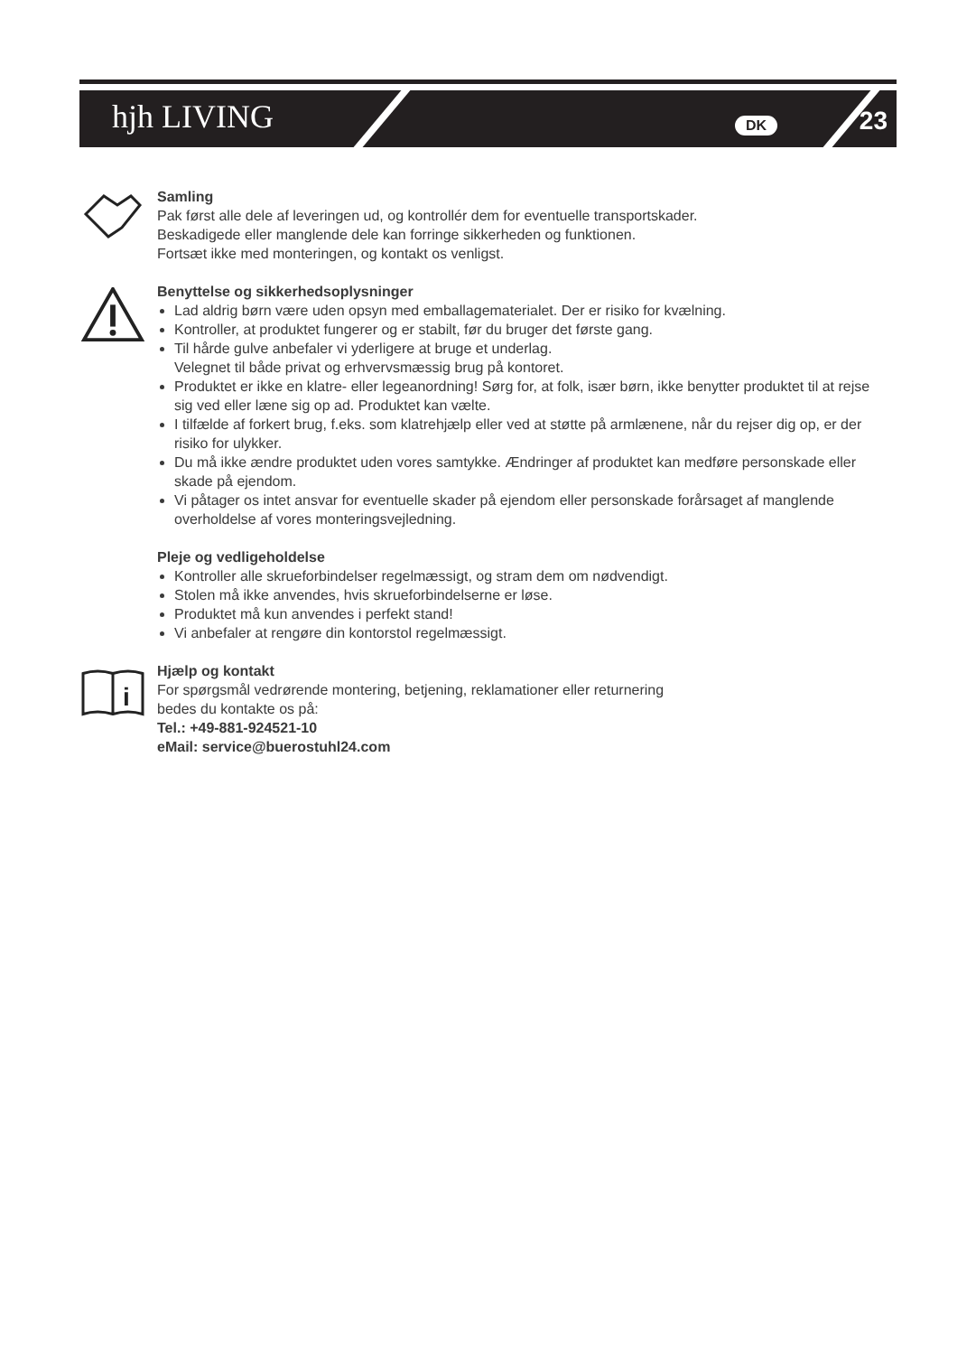hjh LIVING DK 23
i
Samling
Pak først alle dele af leveringen ud, og kontrollér dem for eventuelle transportskader.
Beskadigede eller manglende dele kan forringe sikkerheden og funktionen.
Fortsæt ikke med monteringen, og kontakt os venligst.
Benyttelse og sikkerhedsoplysninger
Lad aldrig børn være uden opsyn med emballagematerialet. Der er risiko for kvælning.
Kontroller, at produktet fungerer og er stabilt, før du bruger det første gang.
Til hårde gulve anbefaler vi yderligere at bruge et underlag.
Velegnet til både privat og erhvervsmæssig brug på kontoret.
Produktet er ikke en klatre- eller legeanordning! Sørg for, at folk, især børn, ikke benytter produktet til at rejse sig ved eller læne sig op ad. Produktet kan vælte.
I tilfælde af forkert brug, f.eks. som klatrehjælp eller ved at støtte på armlænene, når du rejser dig op, er der risiko for ulykker.
Du må ikke ændre produktet uden vores samtykke. Ændringer af produktet kan medføre personskade eller skade på ejendom.
Vi påtager os intet ansvar for eventuelle skader på ejendom eller personskade forårsaget af manglende overholdelse af vores monteringsvejledning.
Pleje og vedligeholdelse
Kontroller alle skrueforbindelser regelmæssigt, og stram dem om nødvendigt.
Stolen må ikke anvendes, hvis skrueforbindelserne er løse.
Produktet må kun anvendes i perfekt stand!
Vi anbefaler at rengøre din kontorstol regelmæssigt.
Hjælp og kontakt
For spørgsmål vedrørende montering, betjening, reklamationer eller returnering
bedes du kontakte os på:
Tel.: +49-881-924521-10
eMail: service@buerostuhl24.com